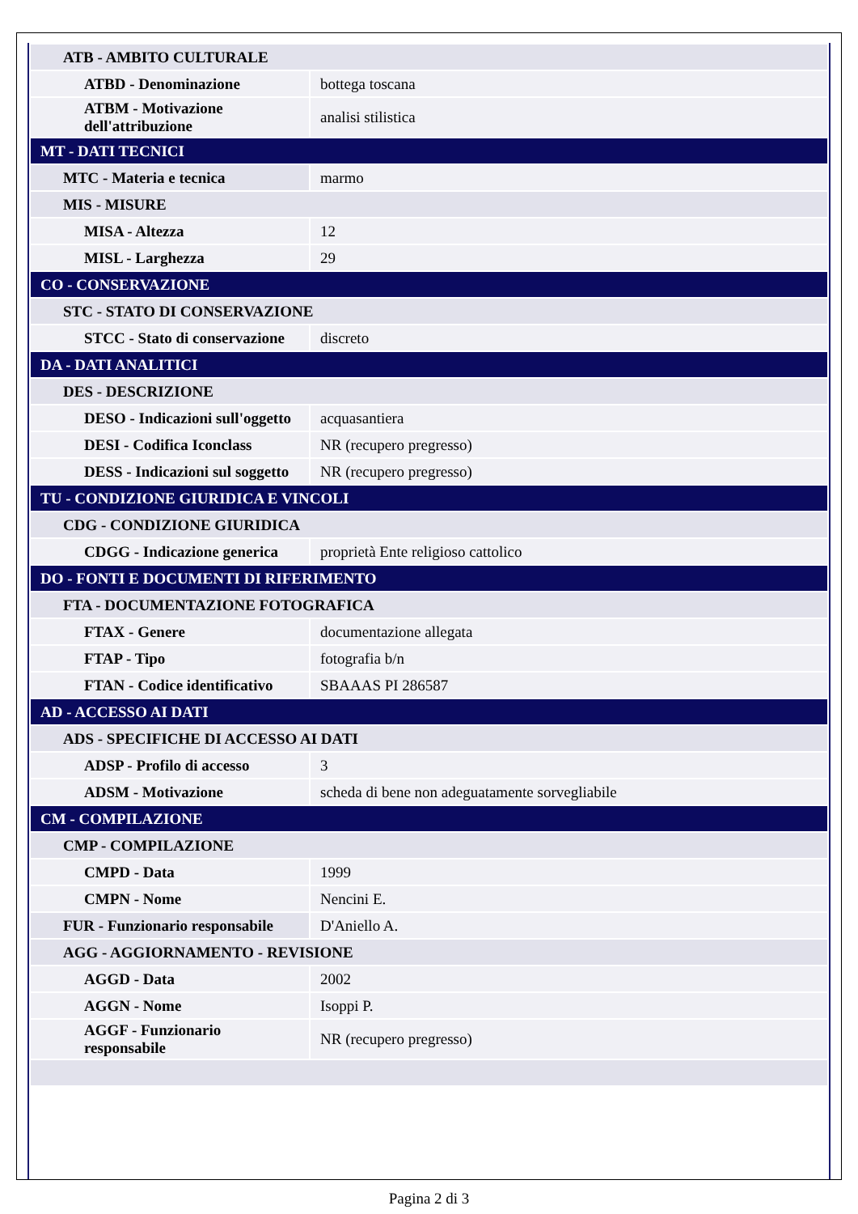| ATB - AMBITO CULTURALE | |
| ATBD - Denominazione | bottega toscana |
| ATBM - Motivazione dell'attribuzione | analisi stilistica |
| MT - DATI TECNICI | |
| MTC - Materia e tecnica | marmo |
| MIS - MISURE | |
| MISA - Altezza | 12 |
| MISL - Larghezza | 29 |
| CO - CONSERVAZIONE | |
| STC - STATO DI CONSERVAZIONE | |
| STCC - Stato di conservazione | discreto |
| DA - DATI ANALITICI | |
| DES - DESCRIZIONE | |
| DESO - Indicazioni sull'oggetto | acquasantiera |
| DESI - Codifica Iconclass | NR (recupero pregresso) |
| DESS - Indicazioni sul soggetto | NR (recupero pregresso) |
| TU - CONDIZIONE GIURIDICA E VINCOLI | |
| CDG - CONDIZIONE GIURIDICA | |
| CDGG - Indicazione generica | proprietà Ente religioso cattolico |
| DO - FONTI E DOCUMENTI DI RIFERIMENTO | |
| FTA - DOCUMENTAZIONE FOTOGRAFICA | |
| FTAX - Genere | documentazione allegata |
| FTAP - Tipo | fotografia b/n |
| FTAN - Codice identificativo | SBAAAS PI 286587 |
| AD - ACCESSO AI DATI | |
| ADS - SPECIFICHE DI ACCESSO AI DATI | |
| ADSP - Profilo di accesso | 3 |
| ADSM - Motivazione | scheda di bene non adeguatamente sorvegliabile |
| CM - COMPILAZIONE | |
| CMP - COMPILAZIONE | |
| CMPD - Data | 1999 |
| CMPN - Nome | Nencini E. |
| FUR - Funzionario responsabile | D'Aniello A. |
| AGG - AGGIORNAMENTO - REVISIONE | |
| AGGD - Data | 2002 |
| AGGN - Nome | Isoppi P. |
| AGGF - Funzionario responsabile | NR (recupero pregresso) |
Pagina 2 di 3